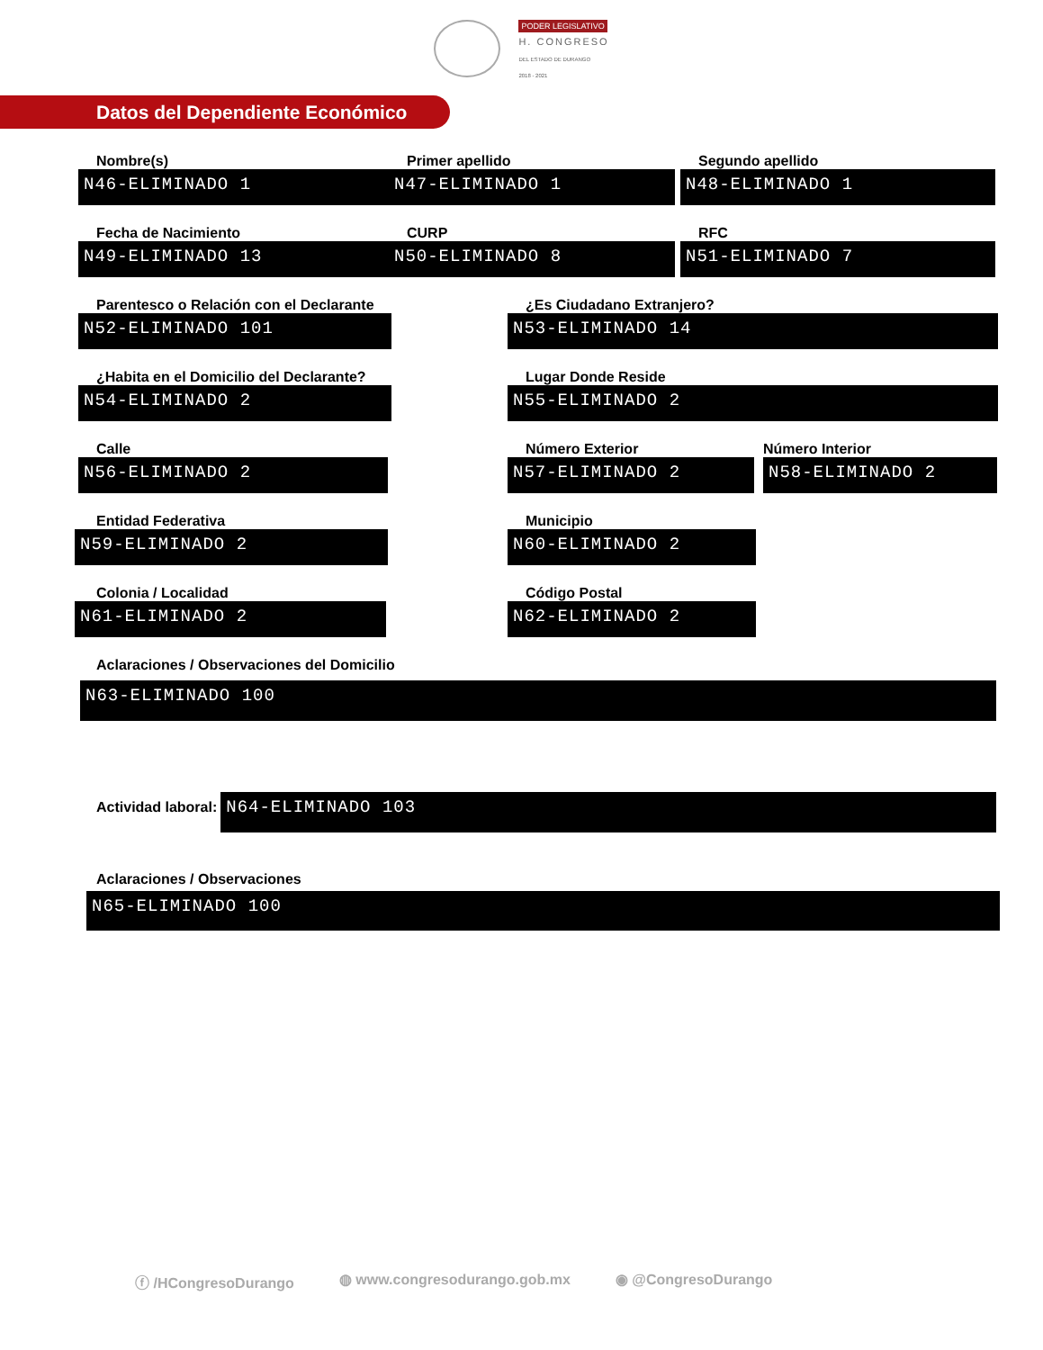PODER LEGISLATIVO
H. CONGRESO
DEL ESTADO DE DURANGO
2018 - 2021
Datos del Dependiente Económico
Nombre(s)
N46-ELIMINADO 1
Primer apellido
N47-ELIMINADO 1
Segundo apellido
N48-ELIMINADO 1
Fecha de Nacimiento
N49-ELIMINADO 13
CURP
N50-ELIMINADO 8
RFC
N51-ELIMINADO 7
Parentesco o Relación con el Declarante
N52-ELIMINADO 101
¿Es Ciudadano Extranjero?
N53-ELIMINADO 14
¿Habita en el Domicilio del Declarante?
N54-ELIMINADO 2
Lugar Donde Reside
N55-ELIMINADO 2
Calle
N56-ELIMINADO 2
Número Exterior
N57-ELIMINADO 2
Número Interior
N58-ELIMINADO 2
Entidad Federativa
N59-ELIMINADO 2
Municipio
N60-ELIMINADO 2
Colonia / Localidad
N61-ELIMINADO 2
Código Postal
N62-ELIMINADO 2
Aclaraciones / Observaciones del Domicilio
N63-ELIMINADO 100
Actividad laboral:
N64-ELIMINADO 103
Aclaraciones / Observaciones
N65-ELIMINADO 100
ⓕ /HCongresoDurango ◍ www.congresodurango.gob.mx ◉ @CongresoDurango